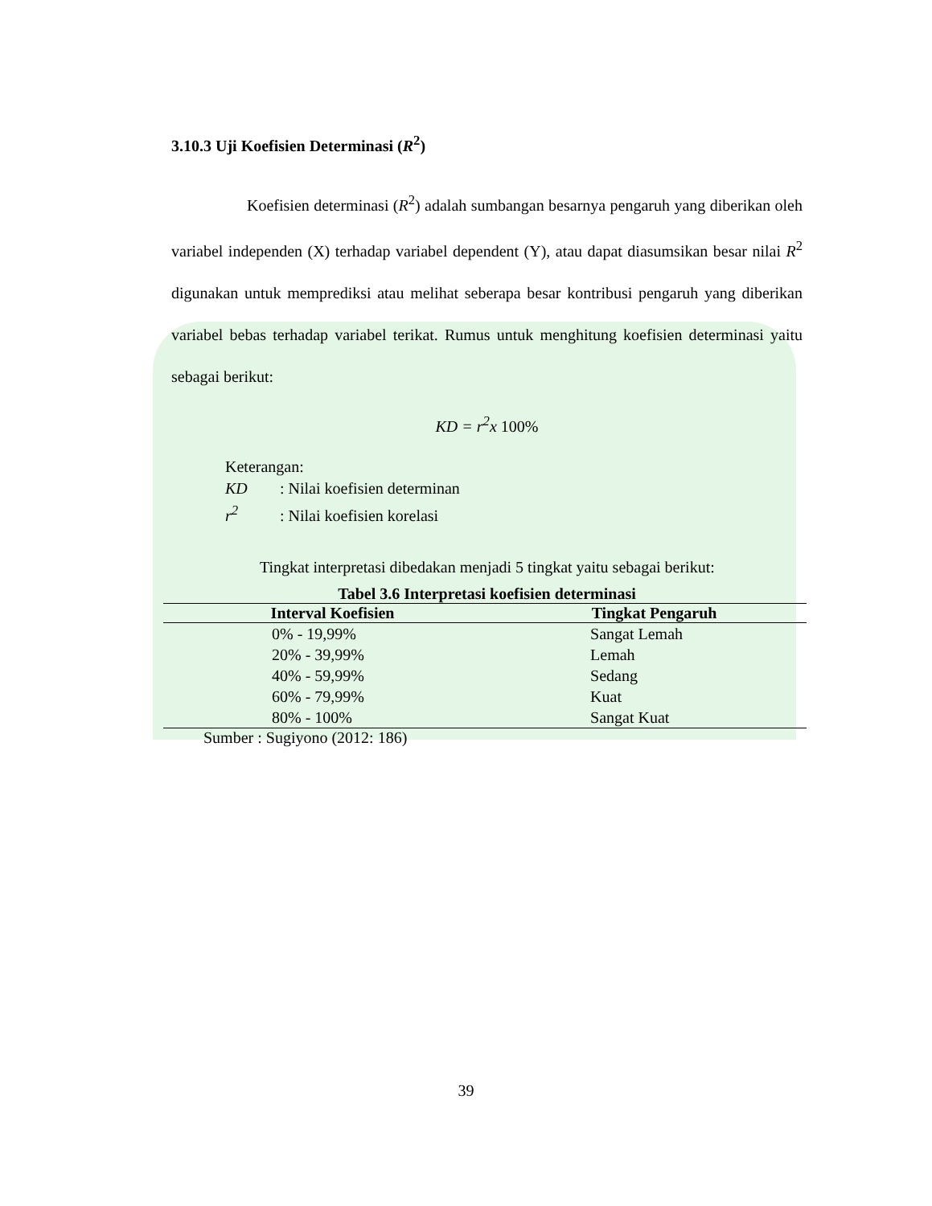3.10.3 Uji Koefisien Determinasi (R<sup>2</sup>)
Koefisien determinasi (R<sup>2</sup>) adalah sumbangan besarnya pengaruh yang diberikan oleh variabel independen (X) terhadap variabel dependent (Y), atau dapat diasumsikan besar nilai R<sup>2</sup> digunakan untuk memprediksi atau melihat seberapa besar kontribusi pengaruh yang diberikan variabel bebas terhadap variabel terikat. Rumus untuk menghitung koefisien determinasi yaitu sebagai berikut:
KD = r<sup>2</sup>x 100%
Keterangan:
KD: Nilai koefisien determinan
r<sup>2</sup>: Nilai koefisien korelasi
Tingkat interpretasi dibedakan menjadi 5 tingkat yaitu sebagai berikut:
Tabel 3.6 Interpretasi koefisien determinasi
| Interval Koefisien | Tingkat Pengaruh |
| --- | --- |
| 0% - 19,99% | Sangat Lemah |
| 20% - 39,99% | Lemah |
| 40% - 59,99% | Sedang |
| 60% - 79,99% | Kuat |
| 80% - 100% | Sangat Kuat |
Sumber : Sugiyono (2012: 186)
39